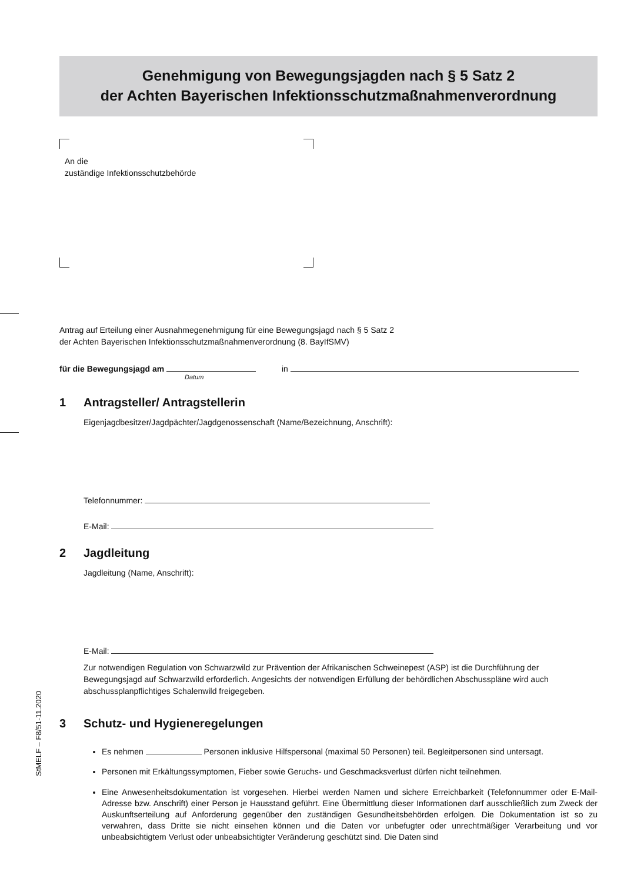Genehmigung von Bewegungsjagden nach § 5 Satz 2
der Achten Bayerischen Infektionsschutzmaßnahmenverordnung
An die
zuständige Infektionsschutzbehörde
Antrag auf Erteilung einer Ausnahmegenehmigung für eine Bewegungsjagd nach § 5 Satz 2
der Achten Bayerischen Infektionsschutzmaßnahmenverordnung (8. BayIfSMV)
für die Bewegungsjagd am in
Datum
1 Antragsteller/ Antragstellerin
Eigenjagdbesitzer/Jagdpächter/Jagdgenossenschaft (Name/Bezeichnung, Anschrift):
Telefonnummer:
E-Mail:
2 Jagdleitung
Jagdleitung (Name, Anschrift):
E-Mail:
Zur notwendigen Regulation von Schwarzwild zur Prävention der Afrikanischen Schweinepest (ASP) ist die Durchführung der Bewegungsjagd auf Schwarzwild erforderlich. Angesichts der notwendigen Erfüllung der behördlichen Abschusspläne wird auch abschussplanpflichtiges Schalenwild freigegeben.
3 Schutz- und Hygieneregelungen
Es nehmen Personen inklusive Hilfspersonal (maximal 50 Personen) teil. Begleitpersonen sind untersagt.
Personen mit Erkältungssymptomen, Fieber sowie Geruchs- und Geschmacksverlust dürfen nicht teilnehmen.
Eine Anwesenheitsdokumentation ist vorgesehen. Hierbei werden Namen und sichere Erreichbarkeit (Telefonnummer oder E-Mail-Adresse bzw. Anschrift) einer Person je Hausstand geführt. Eine Übermittlung dieser Informationen darf ausschließlich zum Zweck der Auskunftserteilung auf Anforderung gegenüber den zuständigen Gesundheitsbehörden erfolgen. Die Dokumentation ist so zu verwahren, dass Dritte sie nicht einsehen können und die Daten vor unbefugter oder unrechtmäßiger Verarbeitung und vor unbeabsichtigtem Verlust oder unbeabsichtigter Veränderung geschützt sind. Die Daten sind
StMELF – F8/51-11.2020